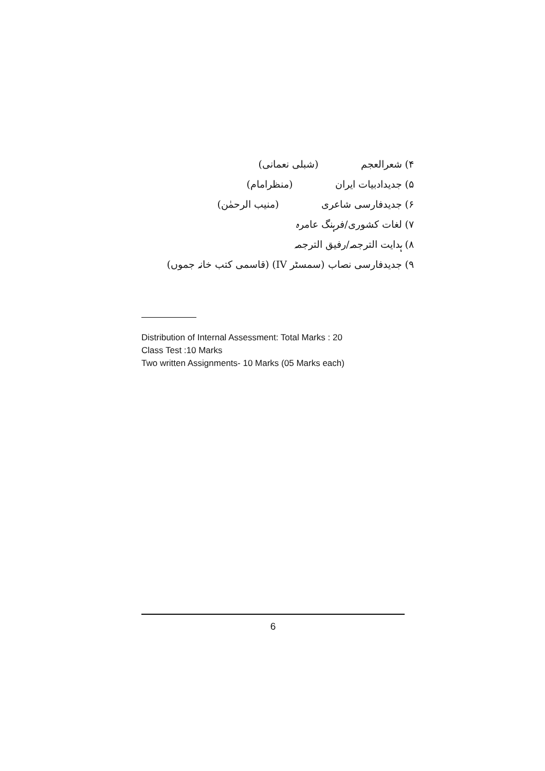۴) شعرالعجم (شبلی نعمانی)
۵) جدیدادبیات ایران (منظرامام)
۶) جدیدفارسی شاعری (منیب الرحمٰن)
۷) لغات کشوری/فرہنگ عامرہ
۸) ہدایت الترجمہ/رفیق الترجمہ
۹) جدیدفارسی نصاب (سمسٹر IV) (قاسمی کتب خانہ جموں)
Distribution of Internal Assessment: Total Marks : 20
Class Test :10 Marks
Two written Assignments- 10 Marks (05 Marks each)
6